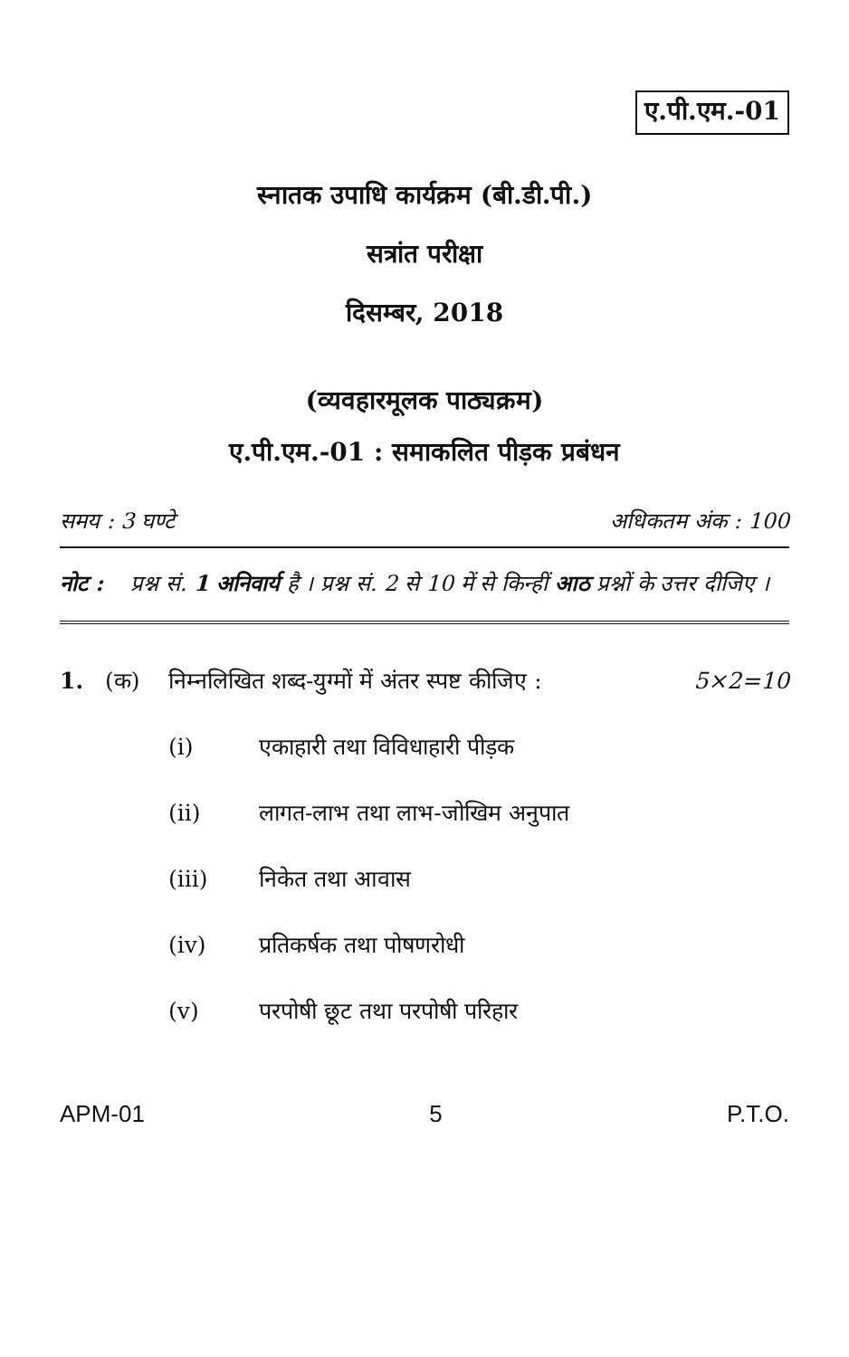ए.पी.एम.-01
स्नातक उपाधि कार्यक्रम (बी.डी.पी.)
सत्रांत परीक्षा
दिसम्बर, 2018
(व्यवहारमूलक पाठ्यक्रम)
ए.पी.एम.-01 : समाकलित पीड़क प्रबंधन
समय : 3 घण्टे अधिकतम अंक : 100
नोट : प्रश्न सं. 1 अनिवार्य है । प्रश्न सं. 2 से 10 में से किन्हीं आठ प्रश्नों के उत्तर दीजिए ।
1. (क) निम्नलिखित शब्द-युग्मों में अंतर स्पष्ट कीजिए : 5×2=10
(i) एकाहारी तथा विविधाहारी पीड़क
(ii) लागत-लाभ तथा लाभ-जोखिम अनुपात
(iii) निकेत तथा आवास
(iv) प्रतिकर्षक तथा पोषणरोधी
(v) परपोषी छूट तथा परपोषी परिहार
APM-01 5 P.T.O.